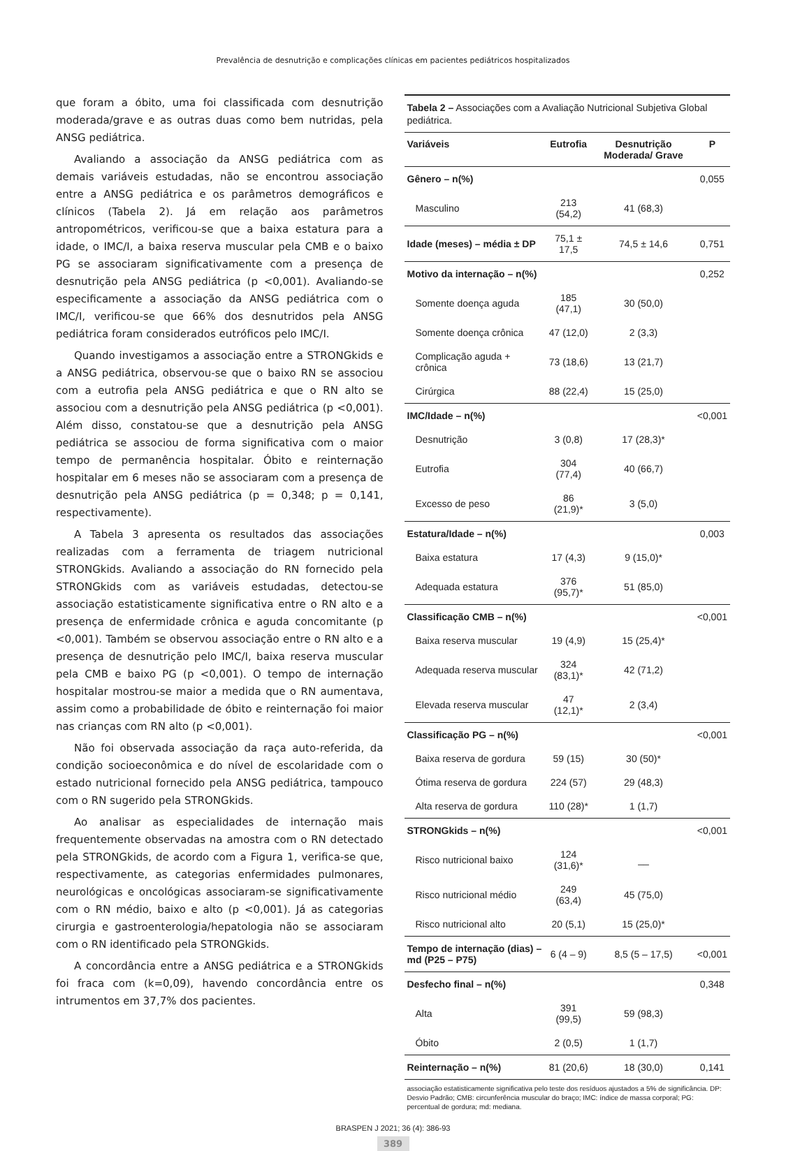Prevalência de desnutrição e complicações clínicas em pacientes pediátricos hospitalizados
que foram a óbito, uma foi classificada com desnutrição moderada/grave e as outras duas como bem nutridas, pela ANSG pediátrica.
Avaliando a associação da ANSG pediátrica com as demais variáveis estudadas, não se encontrou associação entre a ANSG pediátrica e os parâmetros demográficos e clínicos (Tabela 2). Já em relação aos parâmetros antropométricos, verificou-se que a baixa estatura para a idade, o IMC/I, a baixa reserva muscular pela CMB e o baixo PG se associaram significativamente com a presença de desnutrição pela ANSG pediátrica (p <0,001). Avaliando-se especificamente a associação da ANSG pediátrica com o IMC/I, verificou-se que 66% dos desnutridos pela ANSG pediátrica foram considerados eutróficos pelo IMC/I.
Quando investigamos a associação entre a STRONGkids e a ANSG pediátrica, observou-se que o baixo RN se associou com a eutrofia pela ANSG pediátrica e que o RN alto se associou com a desnutrição pela ANSG pediátrica (p <0,001). Além disso, constatou-se que a desnutrição pela ANSG pediátrica se associou de forma significativa com o maior tempo de permanência hospitalar. Óbito e reinternação hospitalar em 6 meses não se associaram com a presença de desnutrição pela ANSG pediátrica (p = 0,348; p = 0,141, respectivamente).
A Tabela 3 apresenta os resultados das associações realizadas com a ferramenta de triagem nutricional STRONGkids. Avaliando a associação do RN fornecido pela STRONGkids com as variáveis estudadas, detectou-se associação estatisticamente significativa entre o RN alto e a presença de enfermidade crônica e aguda concomitante (p <0,001). Também se observou associação entre o RN alto e a presença de desnutrição pelo IMC/I, baixa reserva muscular pela CMB e baixo PG (p <0,001). O tempo de internação hospitalar mostrou-se maior a medida que o RN aumentava, assim como a probabilidade de óbito e reinternação foi maior nas crianças com RN alto (p <0,001).
Não foi observada associação da raça auto-referida, da condição socioeconômica e do nível de escolaridade com o estado nutricional fornecido pela ANSG pediátrica, tampouco com o RN sugerido pela STRONGkids.
Ao analisar as especialidades de internação mais frequentemente observadas na amostra com o RN detectado pela STRONGkids, de acordo com a Figura 1, verifica-se que, respectivamente, as categorias enfermidades pulmonares, neurológicas e oncológicas associaram-se significativamente com o RN médio, baixo e alto (p <0,001). Já as categorias cirurgia e gastroenterologia/hepatologia não se associaram com o RN identificado pela STRONGkids.
A concordância entre a ANSG pediátrica e a STRONGkids foi fraca com (k=0,09), havendo concordância entre os intrumentos em 37,7% dos pacientes.
Tabela 2 – Associações com a Avaliação Nutricional Subjetiva Global pediátrica.
| Variáveis | Eutrofia | Desnutrição Moderada/ Grave | P |
| --- | --- | --- | --- |
| Gênero – n(%) | | | 0,055 |
| Masculino | 213 (54,2) | 41 (68,3) | |
| Idade (meses) – média ± DP | 75,1 ± 17,5 | 74,5 ± 14,6 | 0,751 |
| Motivo da internação – n(%) | | | 0,252 |
| Somente doença aguda | 185 (47,1) | 30 (50,0) | |
| Somente doença crônica | 47 (12,0) | 2 (3,3) | |
| Complicação aguda + crônica | 73 (18,6) | 13 (21,7) | |
| Cirúrgica | 88 (22,4) | 15 (25,0) | |
| IMC/Idade – n(%) | | | <0,001 |
| Desnutrição | 3 (0,8) | 17 (28,3)* | |
| Eutrofia | 304 (77,4) | 40 (66,7) | |
| Excesso de peso | 86 (21,9)* | 3 (5,0) | |
| Estatura/Idade – n(%) | | | 0,003 |
| Baixa estatura | 17 (4,3) | 9 (15,0)* | |
| Adequada estatura | 376 (95,7)* | 51 (85,0) | |
| Classificação CMB – n(%) | | | <0,001 |
| Baixa reserva muscular | 19 (4,9) | 15 (25,4)* | |
| Adequada reserva muscular | 324 (83,1)* | 42 (71,2) | |
| Elevada reserva muscular | 47 (12,1)* | 2 (3,4) | |
| Classificação PG – n(%) | | | <0,001 |
| Baixa reserva de gordura | 59 (15) | 30 (50)* | |
| Ótima reserva de gordura | 224 (57) | 29 (48,3) | |
| Alta reserva de gordura | 110 (28)* | 1 (1,7) | |
| STRONGkids – n(%) | | | <0,001 |
| Risco nutricional baixo | 124 (31,6)* | __ | |
| Risco nutricional médio | 249 (63,4) | 45 (75,0) | |
| Risco nutricional alto | 20 (5,1) | 15 (25,0)* | |
| Tempo de internação (dias) – md (P25 – P75) | 6 (4 – 9) | 8,5 (5 – 17,5) | <0,001 |
| Desfecho final – n(%) | | | 0,348 |
| Alta | 391 (99,5) | 59 (98,3) | |
| Óbito | 2 (0,5) | 1 (1,7) | |
| Reinternação – n(%) | 81 (20,6) | 18 (30,0) | 0,141 |
associação estatisticamente significativa pelo teste dos resíduos ajustados a 5% de significância. DP: Desvio Padrão; CMB: circunferência muscular do braço; IMC: índice de massa corporal; PG: percentual de gordura; md: mediana.
BRASPEN J 2021; 36 (4): 386-93
389